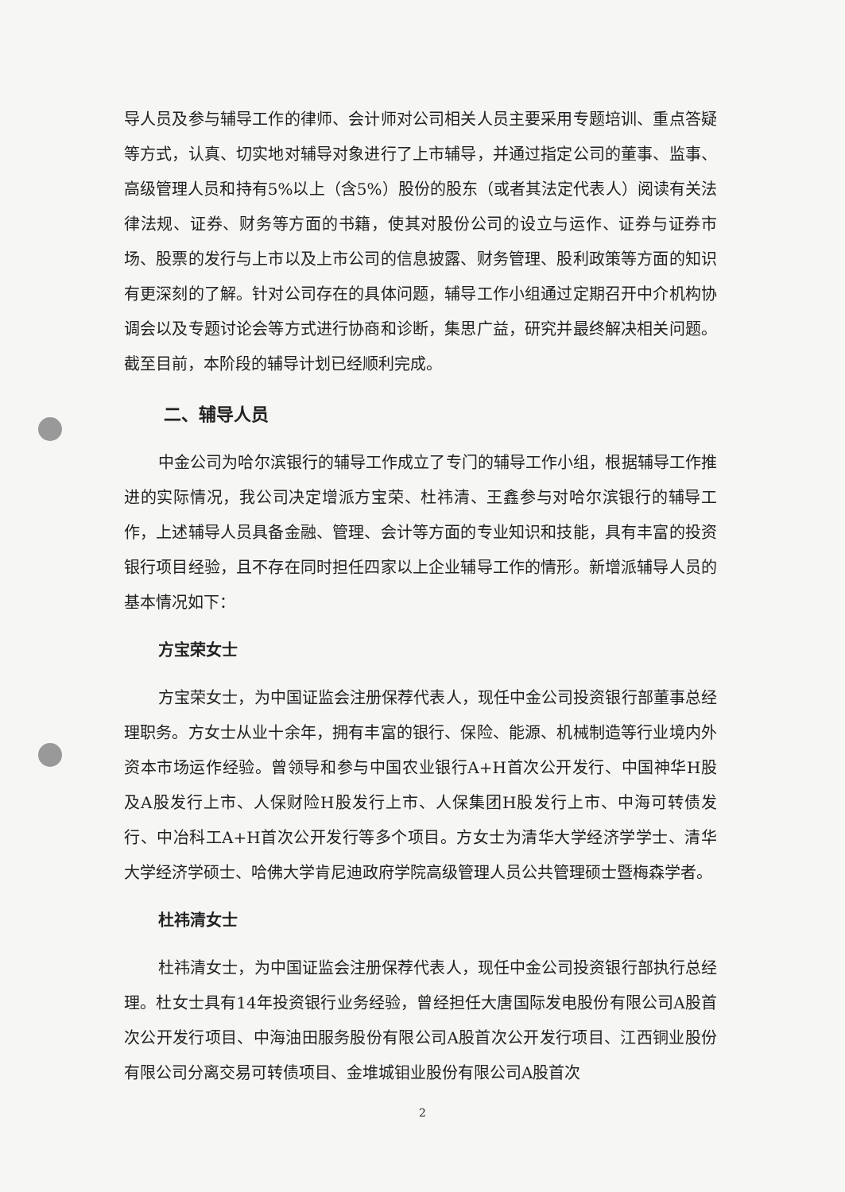导人员及参与辅导工作的律师、会计师对公司相关人员主要采用专题培训、重点答疑等方式，认真、切实地对辅导对象进行了上市辅导，并通过指定公司的董事、监事、高级管理人员和持有5%以上（含5%）股份的股东（或者其法定代表人）阅读有关法律法规、证券、财务等方面的书籍，使其对股份公司的设立与运作、证券与证券市场、股票的发行与上市以及上市公司的信息披露、财务管理、股利政策等方面的知识有更深刻的了解。针对公司存在的具体问题，辅导工作小组通过定期召开中介机构协调会以及专题讨论会等方式进行协商和诊断，集思广益，研究并最终解决相关问题。截至目前，本阶段的辅导计划已经顺利完成。
二、辅导人员
中金公司为哈尔滨银行的辅导工作成立了专门的辅导工作小组，根据辅导工作推进的实际情况，我公司决定增派方宝荣、杜祎清、王鑫参与对哈尔滨银行的辅导工作，上述辅导人员具备金融、管理、会计等方面的专业知识和技能，具有丰富的投资银行项目经验，且不存在同时担任四家以上企业辅导工作的情形。新增派辅导人员的基本情况如下：
方宝荣女士
方宝荣女士，为中国证监会注册保荐代表人，现任中金公司投资银行部董事总经理职务。方女士从业十余年，拥有丰富的银行、保险、能源、机械制造等行业境内外资本市场运作经验。曾领导和参与中国农业银行A+H首次公开发行、中国神华H股及A股发行上市、人保财险H股发行上市、人保集团H股发行上市、中海可转债发行、中冶科工A+H首次公开发行等多个项目。方女士为清华大学经济学学士、清华大学经济学硕士、哈佛大学肯尼迪政府学院高级管理人员公共管理硕士暨梅森学者。
杜祎清女士
杜祎清女士，为中国证监会注册保荐代表人，现任中金公司投资银行部执行总经理。杜女士具有14年投资银行业务经验，曾经担任大唐国际发电股份有限公司A股首次公开发行项目、中海油田服务股份有限公司A股首次公开发行项目、江西铜业股份有限公司分离交易可转债项目、金堆城钼业股份有限公司A股首次
2